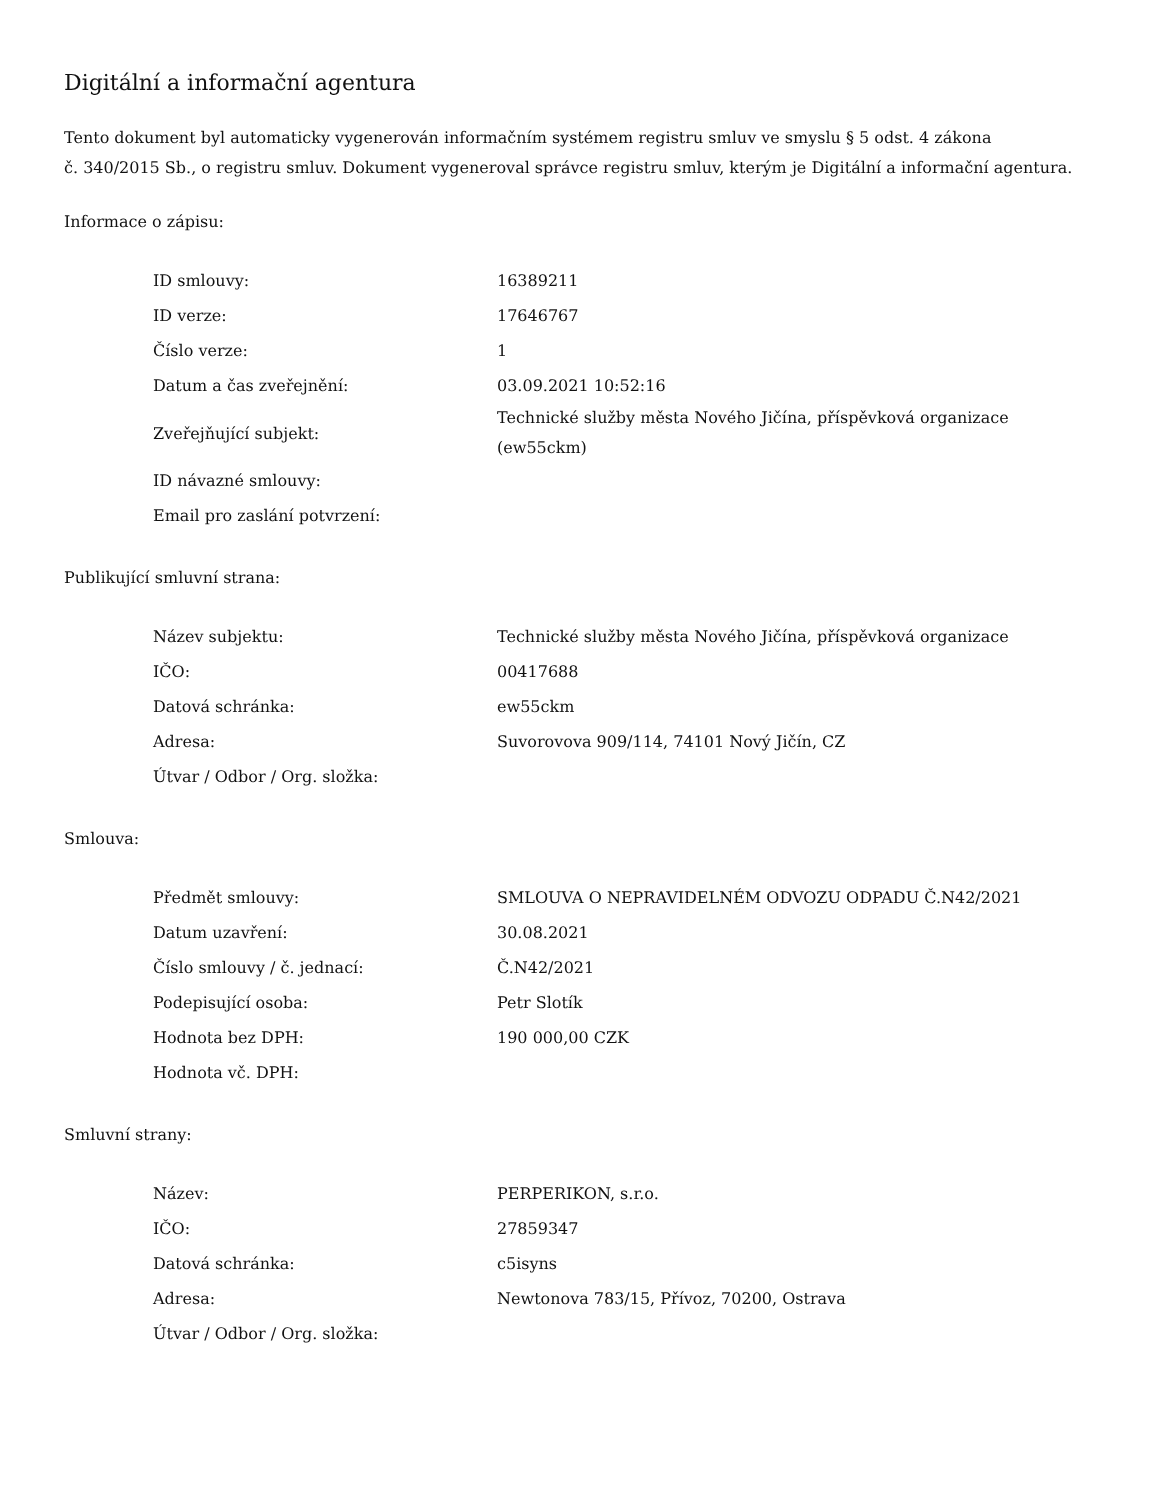Digitální a informační agentura
Tento dokument byl automaticky vygenerován informačním systémem registru smluv ve smyslu § 5 odst. 4 zákona
č. 340/2015 Sb., o registru smluv. Dokument vygeneroval správce registru smluv, kterým je Digitální a informační agentura.
Informace o zápisu:
| ID smlouvy: | 16389211 |
| ID verze: | 17646767 |
| Číslo verze: | 1 |
| Datum a čas zveřejnění: | 03.09.2021 10:52:16 |
| Zveřejňující subjekt: | Technické služby města Nového Jičína, příspěvková organizace (ew55ckm) |
| ID návazné smlouvy: | |
| Email pro zaslání potvrzení: | |
Publikující smluvní strana:
| Název subjektu: | Technické služby města Nového Jičína, příspěvková organizace |
| IČO: | 00417688 |
| Datová schránka: | ew55ckm |
| Adresa: | Suvorovova 909/114, 74101 Nový Jičín, CZ |
| Útvar / Odbor / Org. složka: | |
Smlouva:
| Předmět smlouvy: | SMLOUVA O NEPRAVIDELNÉM ODVOZU ODPADU Č.N42/2021 |
| Datum uzavření: | 30.08.2021 |
| Číslo smlouvy / č. jednací: | Č.N42/2021 |
| Podepisující osoba: | Petr Slotík |
| Hodnota bez DPH: | 190 000,00 CZK |
| Hodnota vč. DPH: | |
Smluvní strany:
| Název: | PERPERIKON, s.r.o. |
| IČO: | 27859347 |
| Datová schránka: | c5isyns |
| Adresa: | Newtonova 783/15, Přívoz, 70200, Ostrava |
| Útvar / Odbor / Org. složka: | |